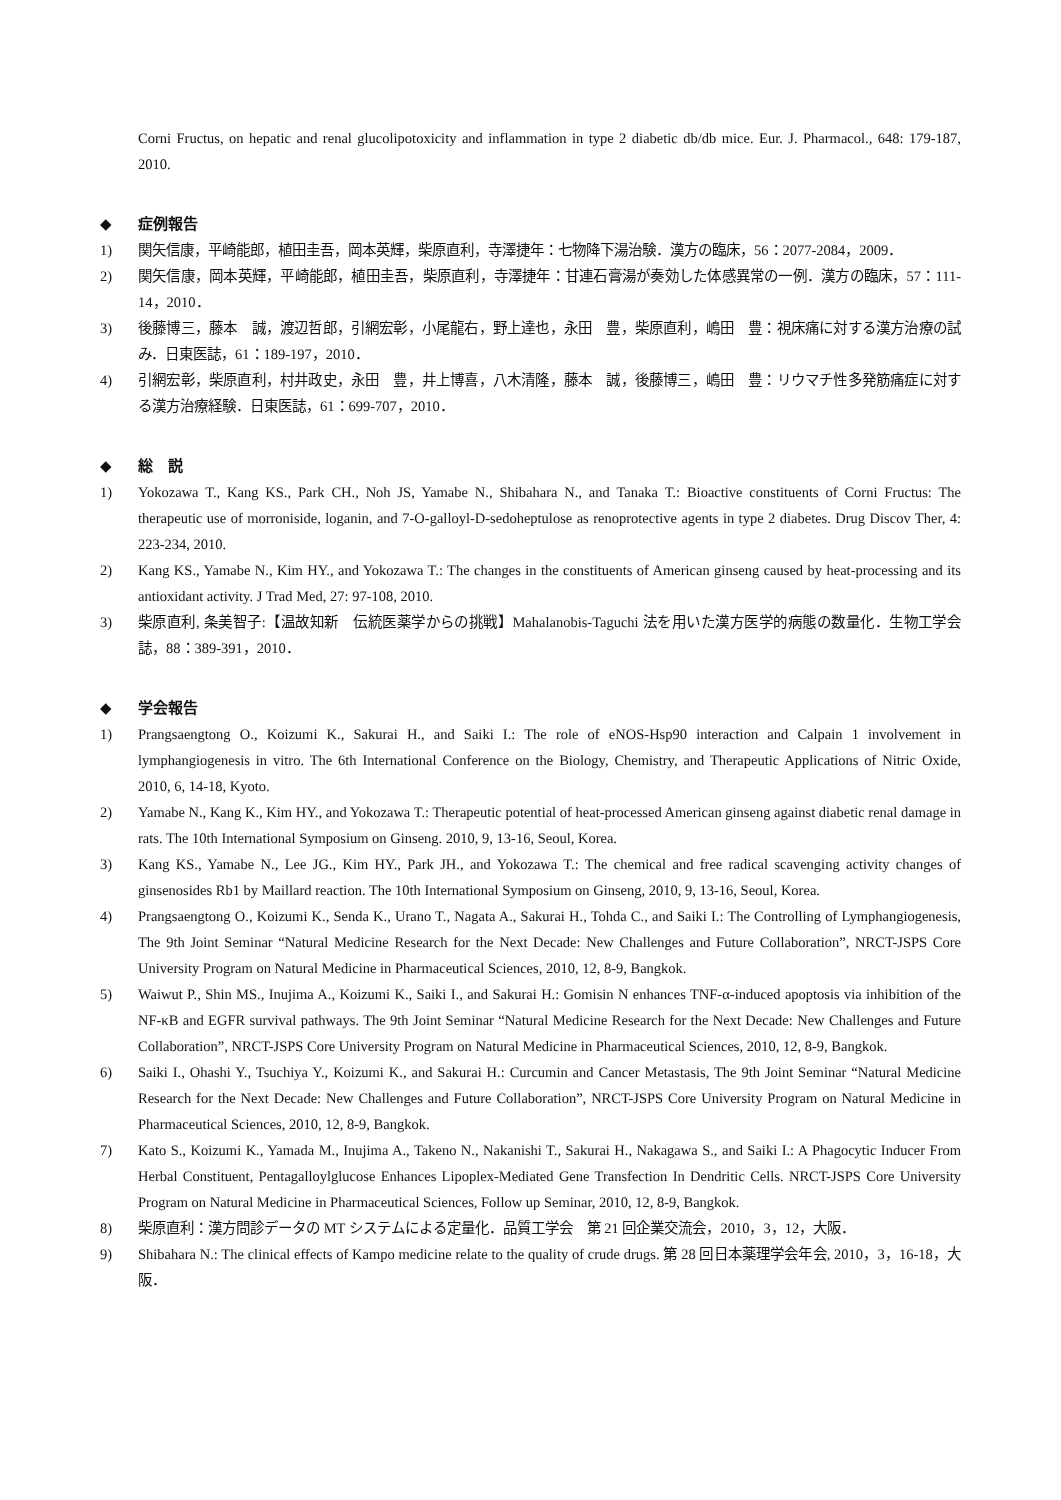Corni Fructus, on hepatic and renal glucolipotoxicity and inflammation in type 2 diabetic db/db mice. Eur. J. Pharmacol., 648: 179-187, 2010.
◆ 症例報告
1) 関矢信康，平崎能郎，植田圭吾，岡本英輝，柴原直利，寺澤捷年：七物降下湯治験．漢方の臨床，56：2077-2084，2009．
2) 関矢信康，岡本英輝，平崎能郎，植田圭吾，柴原直利，寺澤捷年：甘連石膏湯が奏効した体感異常の一例．漢方の臨床，57：111-14，2010．
3) 後藤博三，藤本　誠，渡辺哲郎，引網宏彰，小尾龍右，野上達也，永田　豊，柴原直利，嶋田　豊：視床痛に対する漢方治療の試み．日東医誌，61：189-197，2010．
4) 引網宏彰，柴原直利，村井政史，永田　豊，井上博喜，八木清隆，藤本　誠，後藤博三，嶋田　豊：リウマチ性多発筋痛症に対する漢方治療経験．日東医誌，61：699-707，2010．
◆ 総　説
1) Yokozawa T., Kang KS., Park CH., Noh JS, Yamabe N., Shibahara N., and Tanaka T.: Bioactive constituents of Corni Fructus: The therapeutic use of morroniside, loganin, and 7-O-galloyl-D-sedoheptulose as renoprotective agents in type 2 diabetes. Drug Discov Ther, 4: 223-234, 2010.
2) Kang KS., Yamabe N., Kim HY., and Yokozawa T.: The changes in the constituents of American ginseng caused by heat-processing and its antioxidant activity. J Trad Med, 27: 97-108, 2010.
3) 柴原直利, 条美智子:【温故知新　伝統医薬学からの挑戦】Mahalanobis-Taguchi 法を用いた漢方医学的病態の数量化．生物工学会誌，88：389-391，2010．
◆ 学会報告
1) Prangsaengtong O., Koizumi K., Sakurai H., and Saiki I.: The role of eNOS-Hsp90 interaction and Calpain 1 involvement in lymphangiogenesis in vitro. The 6th International Conference on the Biology, Chemistry, and Therapeutic Applications of Nitric Oxide, 2010, 6, 14-18, Kyoto.
2) Yamabe N., Kang K., Kim HY., and Yokozawa T.: Therapeutic potential of heat-processed American ginseng against diabetic renal damage in rats. The 10th International Symposium on Ginseng. 2010, 9, 13-16, Seoul, Korea.
3) Kang KS., Yamabe N., Lee JG., Kim HY., Park JH., and Yokozawa T.: The chemical and free radical scavenging activity changes of ginsenosides Rb1 by Maillard reaction. The 10th International Symposium on Ginseng, 2010, 9, 13-16, Seoul, Korea.
4) Prangsaengtong O., Koizumi K., Senda K., Urano T., Nagata A., Sakurai H., Tohda C., and Saiki I.: The Controlling of Lymphangiogenesis, The 9th Joint Seminar “Natural Medicine Research for the Next Decade: New Challenges and Future Collaboration”, NRCT-JSPS Core University Program on Natural Medicine in Pharmaceutical Sciences, 2010, 12, 8-9, Bangkok.
5) Waiwut P., Shin MS., Inujima A., Koizumi K., Saiki I., and Sakurai H.: Gomisin N enhances TNF-α-induced apoptosis via inhibition of the NF-κB and EGFR survival pathways. The 9th Joint Seminar “Natural Medicine Research for the Next Decade: New Challenges and Future Collaboration”, NRCT-JSPS Core University Program on Natural Medicine in Pharmaceutical Sciences, 2010, 12, 8-9, Bangkok.
6) Saiki I., Ohashi Y., Tsuchiya Y., Koizumi K., and Sakurai H.: Curcumin and Cancer Metastasis, The 9th Joint Seminar “Natural Medicine Research for the Next Decade: New Challenges and Future Collaboration”, NRCT-JSPS Core University Program on Natural Medicine in Pharmaceutical Sciences, 2010, 12, 8-9, Bangkok.
7) Kato S., Koizumi K., Yamada M., Inujima A., Takeno N., Nakanishi T., Sakurai H., Nakagawa S., and Saiki I.: A Phagocytic Inducer From Herbal Constituent, Pentagalloylglucose Enhances Lipoplex-Mediated Gene Transfection In Dendritic Cells. NRCT-JSPS Core University Program on Natural Medicine in Pharmaceutical Sciences, Follow up Seminar, 2010, 12, 8-9, Bangkok.
8) 柴原直利：漢方問診データの MT システムによる定量化．品質工学会　第 21 回企業交流会，2010，3，12，大阪．
9) Shibahara N.: The clinical effects of Kampo medicine relate to the quality of crude drugs. 第 28 回日本薬理学会年会, 2010，3，16-18，大阪．